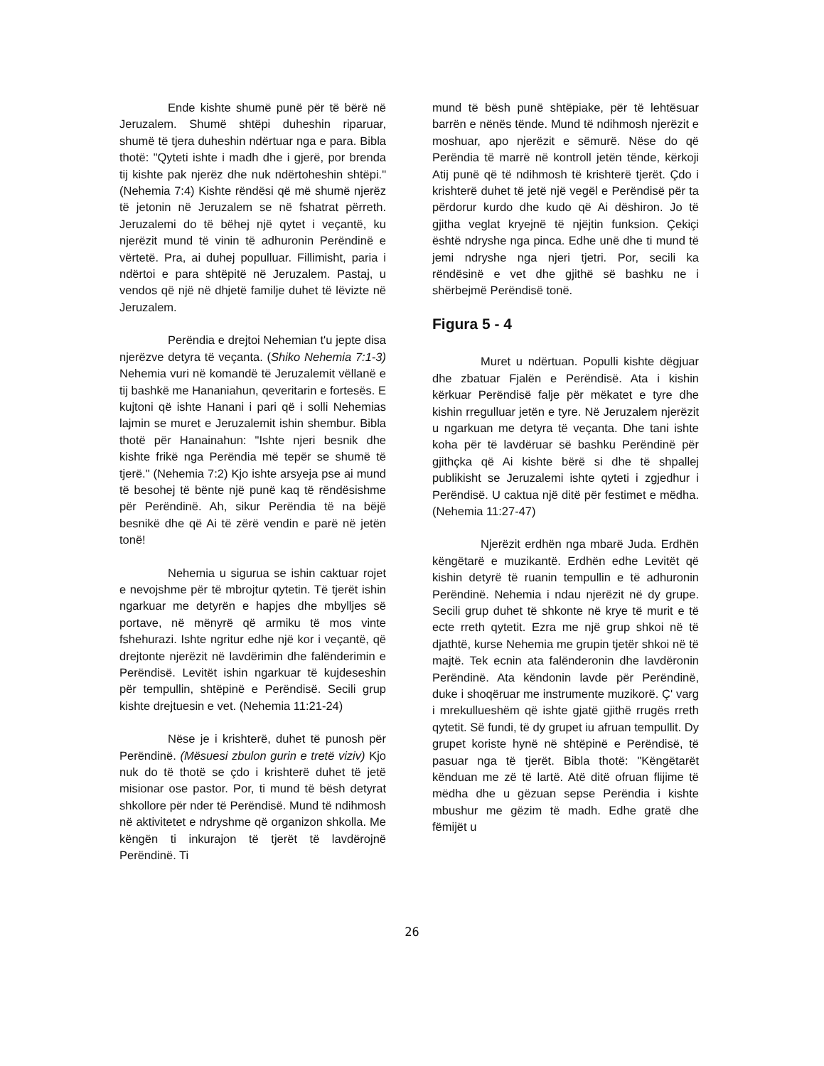Ende kishte shumë punë për të bërë në Jeruzalem. Shumë shtëpi duheshin riparuar, shumë të tjera duheshin ndërtuar nga e para. Bibla thotë: "Qyteti ishte i madh dhe i gjerë, por brenda tij kishte pak njerëz dhe nuk ndërtoheshin shtëpi." (Nehemia 7:4) Kishte rëndësi që më shumë njerëz të jetonin në Jeruzalem se në fshatrat përreth. Jeruzalemi do të bëhej një qytet i veçantë, ku njerëzit mund të vinin të adhuronin Perëndinë e vërtetë. Pra, ai duhej populluar. Fillimisht, paria i ndërtoi e para shtëpitë në Jeruzalem. Pastaj, u vendos që një në dhjetë familje duhet të lëvizte në Jeruzalem.
Perëndia e drejtoi Nehemian t'u jepte disa njerëzve detyra të veçanta. (Shiko Nehemia 7:1-3) Nehemia vuri në komandë të Jeruzalemit vëllanë e tij bashkë me Hananiahun, qeveritarin e fortesës. E kujtoni që ishte Hanani i pari që i solli Nehemias lajmin se muret e Jeruzalemit ishin shembur. Bibla thotë për Hanainahun: "Ishte njeri besnik dhe kishte frikë nga Perëndia më tepër se shumë të tjerë." (Nehemia 7:2) Kjo ishte arsyeja pse ai mund të besohej të bënte një punë kaq të rëndësishme për Perëndinë. Ah, sikur Perëndia të na bëjë besnikë dhe që Ai të zërë vendin e parë në jetën tonë!
Nehemia u sigurua se ishin caktuar rojet e nevojshme për të mbrojtur qytetin. Të tjerët ishin ngarkuar me detyrën e hapjes dhe mbylljes së portave, në mënyrë që armiku të mos vinte fshehurazi. Ishte ngritur edhe një kor i veçantë, që drejtonte njerëzit në lavdërimin dhe falënderimin e Perëndisë. Levitët ishin ngarkuar të kujdeseshin për tempullin, shtëpinë e Perëndisë. Secili grup kishte drejtuesin e vet. (Nehemia 11:21-24)
Nëse je i krishterë, duhet të punosh për Perëndinë. (Mësuesi zbulon gurin e tretë viziv) Kjo nuk do të thotë se çdo i krishterë duhet të jetë misionar ose pastor. Por, ti mund të bësh detyrat shkollore për nder të Perëndisë. Mund të ndihmosh në aktivitetet e ndryshme që organizon shkolla. Me këngën ti inkurajon të tjerët të lavdërojnë Perëndinë. Ti
mund të bësh punë shtëpiake, për të lehtësuar barrën e nënës tënde. Mund të ndihmosh njerëzit e moshuar, apo njerëzit e sëmurë. Nëse do që Perëndia të marrë në kontroll jetën tënde, kërkoji Atij punë që të ndihmosh të krishterë tjerët. Çdo i krishterë duhet të jetë një vegël e Perëndisë për ta përdorur kurdo dhe kudo që Ai dëshiron. Jo të gjitha veglat kryejnë të njëjtin funksion. Çekiçi është ndryshe nga pinca. Edhe unë dhe ti mund të jemi ndryshe nga njeri tjetri. Por, secili ka rëndësinë e vet dhe gjithë së bashku ne i shërbejmë Perëndisë tonë.
Figura 5 - 4
Muret u ndërtuan. Populli kishte dëgjuar dhe zbatuar Fjalën e Perëndisë. Ata i kishin kërkuar Perëndisë falje për mëkatet e tyre dhe kishin rregulluar jetën e tyre. Në Jeruzalem njerëzit u ngarkuan me detyra të veçanta. Dhe tani ishte koha për të lavdëruar së bashku Perëndinë për gjithçka që Ai kishte bërë si dhe të shpallej publikisht se Jeruzalemi ishte qyteti i zgjedhur i Perëndisë. U caktua një ditë për festimet e mëdha. (Nehemia 11:27-47)
Njerëzit erdhën nga mbarë Juda. Erdhën këngëtarë e muzikantë. Erdhën edhe Levitët që kishin detyrë të ruanin tempullin e të adhuronin Perëndinë. Nehemia i ndau njerëzit në dy grupe. Secili grup duhet të shkonte në krye të murit e të ecte rreth qytetit. Ezra me një grup shkoi në të djathtë, kurse Nehemia me grupin tjetër shkoi në të majtë. Tek ecnin ata falënderonin dhe lavdëronin Perëndinë. Ata këndonin lavde për Perëndinë, duke i shoqëruar me instrumente muzikorë. Ç' varg i mrekullueshëm që ishte gjatë gjithë rrugës rreth qytetit. Së fundi, të dy grupet iu afruan tempullit. Dy grupet koriste hynë në shtëpinë e Perëndisë, të pasuar nga të tjerët. Bibla thotë: "Këngëtarët kënduan me zë të lartë. Atë ditë ofruan flijime të mëdha dhe u gëzuan sepse Perëndia i kishte mbushur me gëzim të madh. Edhe gratë dhe fëmijët u
26